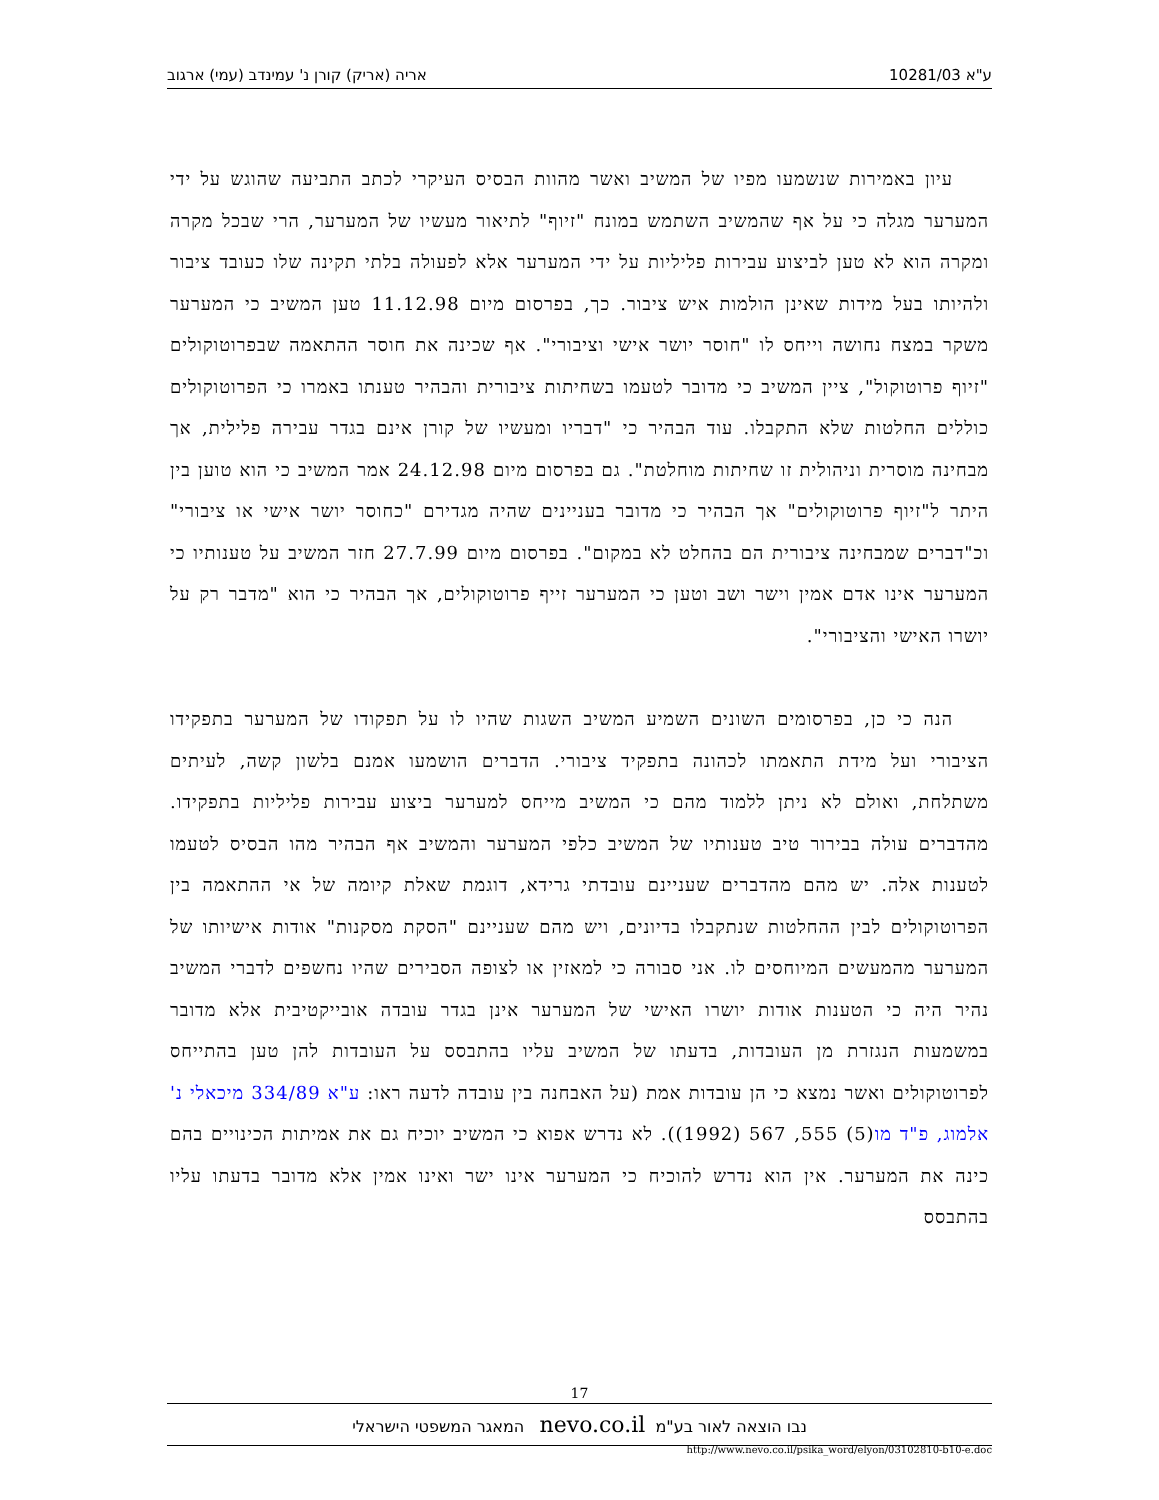ע"א 10281/03 אריה (אריק) קורן נ' עמינדב (עמי) ארגוב
עיון באמירות שנשמעו מפיו של המשיב ואשר מהוות הבסיס העיקרי לכתב התביעה שהוגש על ידי המערער מגלה כי על אף שהמשיב השתמש במונח "זיוף" לתיאור מעשיו של המערער, הרי שבכל מקרה ומקרה הוא לא טען לביצוע עבירות פליליות על ידי המערער אלא לפעולה בלתי תקינה שלו כעובד ציבור ולהיותו בעל מידות שאינן הולמות איש ציבור. כך, בפרסום מיום 11.12.98 טען המשיב כי המערער משקר במצח נחושה וייחס לו "חוסר יושר אישי וציבורי". אף שכינה את חוסר ההתאמה שבפרוטוקולים "זיוף פרוטוקול", ציין המשיב כי מדובר לטעמו בשחיתות ציבורית והבהיר טענתו באמרו כי הפרוטוקולים כוללים החלטות שלא התקבלו. עוד הבהיר כי "דבריו ומעשיו של קורן אינם בגדר עבירה פלילית, אך מבחינה מוסרית וניהולית זו שחיתות מוחלטת". גם בפרסום מיום 24.12.98 אמר המשיב כי הוא טוען בין היתר ל"זיוף פרוטוקולים" אך הבהיר כי מדובר בעניינים שהיה מגדירם "כחוסר יושר אישי או ציבורי" וכ"דברים שמבחינה ציבורית הם בהחלט לא במקום". בפרסום מיום 27.7.99 חזר המשיב על טענותיו כי המערער אינו אדם אמין וישר ושב וטען כי המערער זייף פרוטוקולים, אך הבהיר כי הוא "מדבר רק על יושרו האישי והציבורי".
הנה כי כן, בפרסומים השונים השמיע המשיב השגות שהיו לו על תפקודו של המערער בתפקידו הציבורי ועל מידת התאמתו לכהונה בתפקיד ציבורי. הדברים הושמעו אמנם בלשון קשה, לעיתים משתלחת, ואולם לא ניתן ללמוד מהם כי המשיב מייחס למערער ביצוע עבירות פליליות בתפקידו. מהדברים עולה בבירור טיב טענותיו של המשיב כלפי המערער והמשיב אף הבהיר מהו הבסיס לטעמו לטענות אלה. יש מהם מהדברים שעניינם עובדתי גרידא, דוגמת שאלת קיומה של אי ההתאמה בין הפרוטוקולים לבין ההחלטות שנתקבלו בדיונים, ויש מהם שעניינם "הסקת מסקנות" אודות אישיותו של המערער מהמעשים המיוחסים לו. אני סבורה כי למאזין או לצופה הסבירים שהיו נחשפים לדברי המשיב נהיר היה כי הטענות אודות יושרו האישי של המערער אינן בגדר עובדה אובייקטיבית אלא מדובר במשמעות הנגזרת מן העובדות, בדעתו של המשיב עליו בהתבסס על העובדות להן טען בהתייחס לפרוטוקולים ואשר נמצא כי הן עובדות אמת (על האבחנה בין עובדה לדעה ראו: ע"א 334/89 מיכאלי נ' אלמוג, פ"ד מו(5) 555, 567 (1992)). לא נדרש אפוא כי המשיב יוכיח גם את אמיתות הכינויים בהם כינה את המערער. אין הוא נדרש להוכיח כי המערער אינו ישר ואינו אמין אלא מדובר בדעתו עליו בהתבסס
17
נבו הוצאה לאור בע"מ nevo.co.il המאגר המשפטי הישראלי
http://www.nevo.co.il/psika_word/elyon/03102810-b10-e.doc